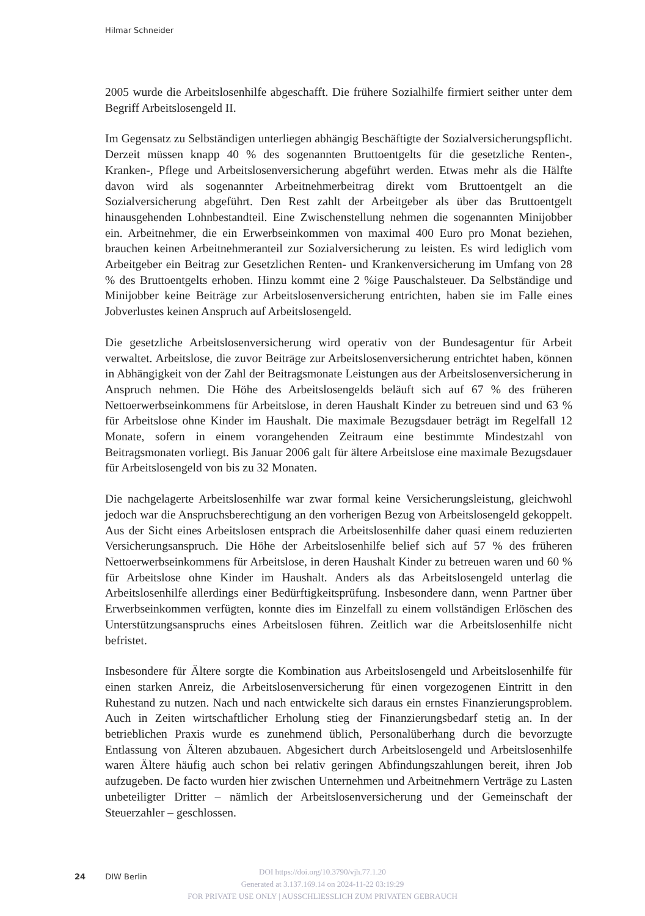Hilmar Schneider
2005 wurde die Arbeitslosenhilfe abgeschafft. Die frühere Sozialhilfe firmiert seither unter dem Begriff Arbeitslosengeld II.
Im Gegensatz zu Selbständigen unterliegen abhängig Beschäftigte der Sozialversicherungspflicht. Derzeit müssen knapp 40 % des sogenannten Bruttoentgelts für die gesetzliche Renten-, Kranken-, Pflege und Arbeitslosenversicherung abgeführt werden. Etwas mehr als die Hälfte davon wird als sogenannter Arbeitnehmerbeitrag direkt vom Bruttoentgelt an die Sozialversicherung abgeführt. Den Rest zahlt der Arbeitgeber als über das Bruttoentgelt hinausgehenden Lohnbestandteil. Eine Zwischenstellung nehmen die sogenannten Minijobber ein. Arbeitnehmer, die ein Erwerbseinkommen von maximal 400 Euro pro Monat beziehen, brauchen keinen Arbeitnehmeranteil zur Sozialversicherung zu leisten. Es wird lediglich vom Arbeitgeber ein Beitrag zur Gesetzlichen Renten- und Krankenversicherung im Umfang von 28 % des Bruttoentgelts erhoben. Hinzu kommt eine 2 %ige Pauschalsteuer. Da Selbständige und Minijobber keine Beiträge zur Arbeitslosenversicherung entrichten, haben sie im Falle eines Jobverlustes keinen Anspruch auf Arbeitslosengeld.
Die gesetzliche Arbeitslosenversicherung wird operativ von der Bundesagentur für Arbeit verwaltet. Arbeitslose, die zuvor Beiträge zur Arbeitslosenversicherung entrichtet haben, können in Abhängigkeit von der Zahl der Beitragsmonate Leistungen aus der Arbeitslosenversicherung in Anspruch nehmen. Die Höhe des Arbeitslosengelds beläuft sich auf 67 % des früheren Nettoerwerbseinkommens für Arbeitslose, in deren Haushalt Kinder zu betreuen sind und 63 % für Arbeitslose ohne Kinder im Haushalt. Die maximale Bezugsdauer beträgt im Regelfall 12 Monate, sofern in einem vorangehenden Zeitraum eine bestimmte Mindestzahl von Beitragsmonaten vorliegt. Bis Januar 2006 galt für ältere Arbeitslose eine maximale Bezugsdauer für Arbeitslosengeld von bis zu 32 Monaten.
Die nachgelagerte Arbeitslosenhilfe war zwar formal keine Versicherungsleistung, gleichwohl jedoch war die Anspruchsberechtigung an den vorherigen Bezug von Arbeitslosengeld gekoppelt. Aus der Sicht eines Arbeitslosen entsprach die Arbeitslosenhilfe daher quasi einem reduzierten Versicherungsanspruch. Die Höhe der Arbeitslosenhilfe belief sich auf 57 % des früheren Nettoerwerbseinkommens für Arbeitslose, in deren Haushalt Kinder zu betreuen waren und 60 % für Arbeitslose ohne Kinder im Haushalt. Anders als das Arbeitslosengeld unterlag die Arbeitslosenhilfe allerdings einer Bedürftigkeitsprüfung. Insbesondere dann, wenn Partner über Erwerbseinkommen verfügten, konnte dies im Einzelfall zu einem vollständigen Erlöschen des Unterstützungsanspruchs eines Arbeitslosen führen. Zeitlich war die Arbeitslosenhilfe nicht befristet.
Insbesondere für Ältere sorgte die Kombination aus Arbeitslosengeld und Arbeitslosenhilfe für einen starken Anreiz, die Arbeitslosenversicherung für einen vorgezogenen Eintritt in den Ruhestand zu nutzen. Nach und nach entwickelte sich daraus ein ernstes Finanzierungsproblem. Auch in Zeiten wirtschaftlicher Erholung stieg der Finanzierungsbedarf stetig an. In der betrieblichen Praxis wurde es zunehmend üblich, Personalüberhang durch die bevorzugte Entlassung von Älteren abzubauen. Abgesichert durch Arbeitslosengeld und Arbeitslosenhilfe waren Ältere häufig auch schon bei relativ geringen Abfindungszahlungen bereit, ihren Job aufzugeben. De facto wurden hier zwischen Unternehmen und Arbeitnehmern Verträge zu Lasten unbeteiligter Dritter – nämlich der Arbeitslosenversicherung und der Gemeinschaft der Steuerzahler – geschlossen.
24 DIW Berlin
DOI https://doi.org/10.3790/vjh.77.1.20
Generated at 3.137.169.14 on 2024-11-22 03:19:29
FOR PRIVATE USE ONLY | AUSSCHLIESSLICH ZUM PRIVATEN GEBRAUCH